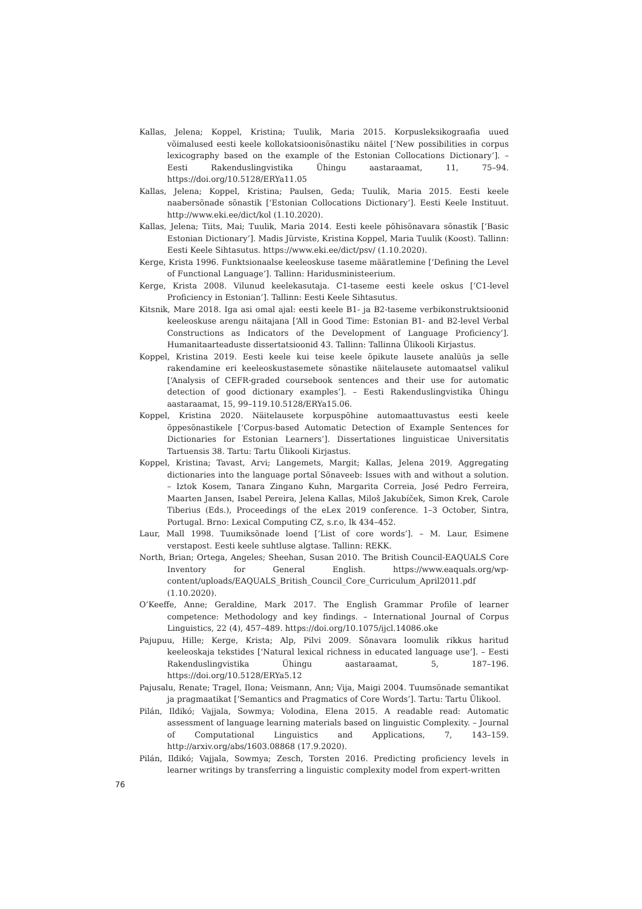Kallas, Jelena; Koppel, Kristina; Tuulik, Maria 2015. Korpusleksikograafia uued võimalused eesti keele kollokatsioonisõnastiku näitel [‘New possibilities in corpus lexicography based on the example of the Estonian Collocations Dictionary’]. – Eesti Rakenduslingvistika Ühingu aastaraamat, 11, 75–94. https://doi.org/10.5128/ERYa11.05
Kallas, Jelena; Koppel, Kristina; Paulsen, Geda; Tuulik, Maria 2015. Eesti keele naabersõnade sõnastik [‘Estonian Collocations Dictionary’]. Eesti Keele Instituut. http://www.eki.ee/dict/kol (1.10.2020).
Kallas, Jelena; Tiits, Mai; Tuulik, Maria 2014. Eesti keele põhisõnavara sõnastik [‘Basic Estonian Dictionary’]. Madis Jürviste, Kristina Koppel, Maria Tuulik (Koost). Tallinn: Eesti Keele Sihtasutus. https://www.eki.ee/dict/psv/ (1.10.2020).
Kerge, Krista 1996. Funktsionaalse keeleoskuse taseme määratlemine [‘Defining the Level of Functional Language’]. Tallinn: Haridusministeerium.
Kerge, Krista 2008. Vilunud keelekasutaja. C1-taseme eesti keele oskus [‘C1-level Proficiency in Estonian’]. Tallinn: Eesti Keele Sihtasutus.
Kitsnik, Mare 2018. Iga asi omal ajal: eesti keele B1- ja B2-taseme verbikonstruktsioonid keeleoskuse arengu näitajana [‘All in Good Time: Estonian B1- and B2-level Verbal Constructions as Indicators of the Development of Language Proficiency’]. Humanitaarteaduste dissertatsioonid 43. Tallinn: Tallinna Ülikooli Kirjastus.
Koppel, Kristina 2019. Eesti keele kui teise keele õpikute lausete analüüs ja selle rakendamine eri keeleoskustasemete sõnastike näitelausete automaatsel valikul [‘Analysis of CEFR-graded coursebook sentences and their use for automatic detection of good dictionary examples’]. – Eesti Rakenduslingvistika Ühingu aastaraamat, 15, 99–119.10.5128/ERYa15.06.
Koppel, Kristina 2020. Näitelausete korpuspõhine automaattuvastus eesti keele õppesõnastikele [‘Corpus-based Automatic Detection of Example Sentences for Dictionaries for Estonian Learners’]. Dissertationes linguisticae Universitatis Tartuensis 38. Tartu: Tartu Ülikooli Kirjastus.
Koppel, Kristina; Tavast, Arvi; Langemets, Margit; Kallas, Jelena 2019. Aggregating dictionaries into the language portal Sõnaveeb: Issues with and without a solution. – Iztok Kosem, Tanara Zingano Kuhn, Margarita Correia, José Pedro Ferreira, Maarten Jansen, Isabel Pereira, Jelena Kallas, Miloš Jakubíček, Simon Krek, Carole Tiberius (Eds.), Proceedings of the eLex 2019 conference. 1–3 October, Sintra, Portugal. Brno: Lexical Computing CZ, s.r.o, lk 434–452.
Laur, Mall 1998. Tuumiksõnade loend [‘List of core words’]. – M. Laur, Esimene verstapost. Eesti keele suhtluse algtase. Tallinn: REKK.
North, Brian; Ortega, Angeles; Sheehan, Susan 2010. The British Council-EAQUALS Core Inventory for General English. https://www.eaquals.org/wp-content/uploads/EAQUALS_British_Council_Core_Curriculum_April2011.pdf (1.10.2020).
O’Keeffe, Anne; Geraldine, Mark 2017. The English Grammar Profile of learner competence: Methodology and key findings. – International Journal of Corpus Linguistics, 22 (4), 457–489. https://doi.org/10.1075/ijcl.14086.oke
Pajupuu, Hille; Kerge, Krista; Alp, Pilvi 2009. Sõnavara loomulik rikkus haritud keeleoskaja tekstides [‘Natural lexical richness in educated language use’]. – Eesti Rakenduslingvistika Ühingu aastaraamat, 5, 187–196. https://doi.org/10.5128/ERYa5.12
Pajusalu, Renate; Tragel, Ilona; Veismann, Ann; Vija, Maigi 2004. Tuumsõnade semantikat ja pragmaatikat [‘Semantics and Pragmatics of Core Words’]. Tartu: Tartu Ülikool.
Pilán, Ildikó; Vajjala, Sowmya; Volodina, Elena 2015. A readable read: Automatic assessment of language learning materials based on linguistic Complexity. – Journal of Computational Linguistics and Applications, 7, 143–159. http://arxiv.org/abs/1603.08868 (17.9.2020).
Pilán, Ildikó; Vajjala, Sowmya; Zesch, Torsten 2016. Predicting proficiency levels in learner writings by transferring a linguistic complexity model from expert-written
76